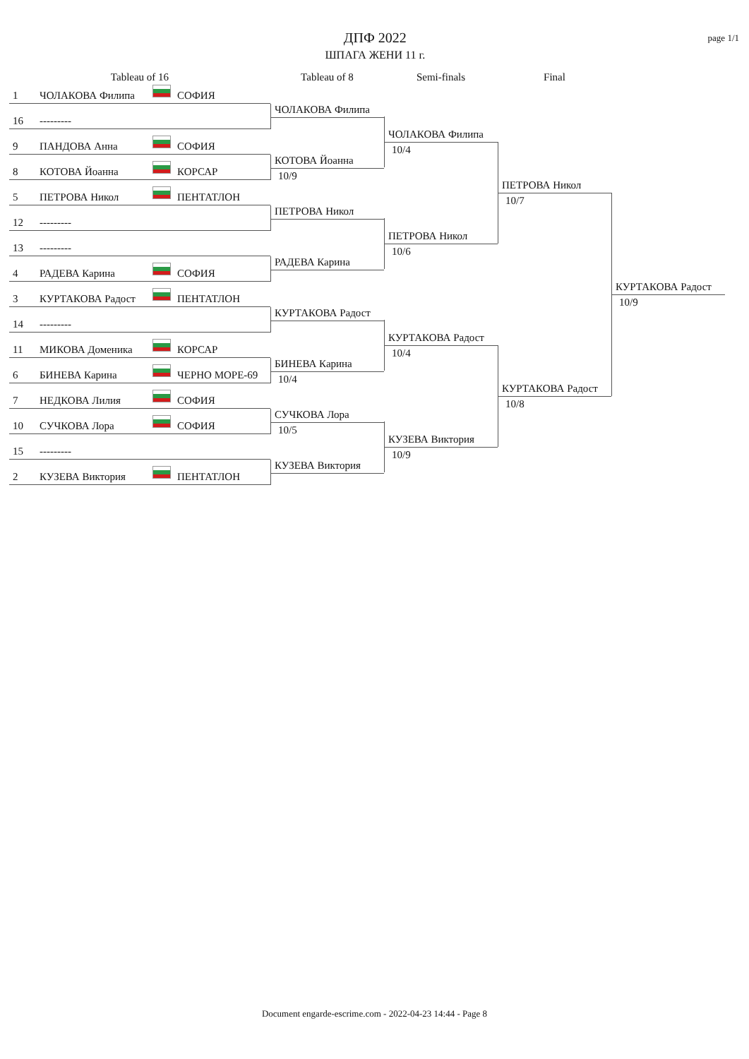ДПФ 2022
ШПАГА ЖЕНИ 11 г.
page 1/1
Tableau of 16
Tableau of 8
Semi-finals
Final
1 ЧОЛАКОВА Филипа СОФИЯ
ЧОЛАКОВА Филипа
16 ---------
ЧОЛАКОВА Филипа
10/4
9 ПАНДОВА Анна СОФИЯ
КОТОВА Йоанна
10/9
8 КОТОВА Йоанна КОРСАР
ПЕТРОВА Никол
10/7
5 ПЕТРОВА Никол ПЕНТАТЛОН
ПЕТРОВА Никол
12 ---------
ПЕТРОВА Никол
10/6
13 ---------
РАДЕВА Карина
4 РАДЕВА Карина СОФИЯ
КУРТАКОВА Радост
10/9
3 КУРТАКОВА Радост ПЕНТАТЛОН
КУРТАКОВА Радост
14 ---------
КУРТАКОВА Радост
10/4
11 МИКОВА Доменика КОРСАР
БИНЕВА Карина
10/4
6 БИНЕВА Карина ЧЕРНО МОРЕ-69
КУРТАКОВА Радост
10/8
7 НЕДКОВА Лилия СОФИЯ
СУЧКОВА Лора
10/5
10 СУЧКОВА Лора СОФИЯ
КУЗЕВА Виктория
10/9
15 ---------
КУЗЕВА Виктория
2 КУЗЕВА Виктория ПЕНТАТЛОН
Document engarde-escrime.com - 2022-04-23 14:44 - Page 8